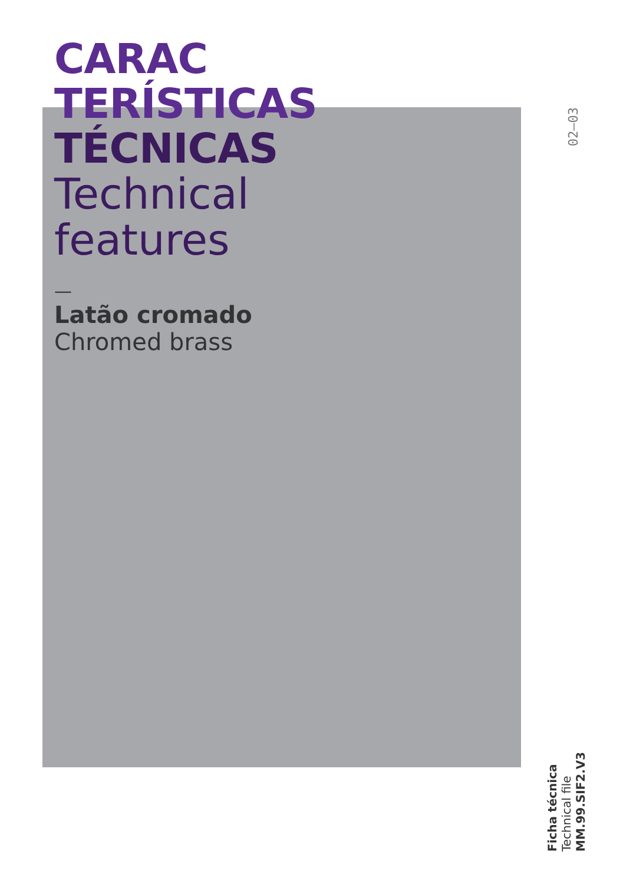CARAC
TERÍSTICAS
TÉCNICAS
Technical
features
—
Latão cromado
Chromed brass
02—03
Ficha técnica
Technical file
MM.99.SIF2.V3